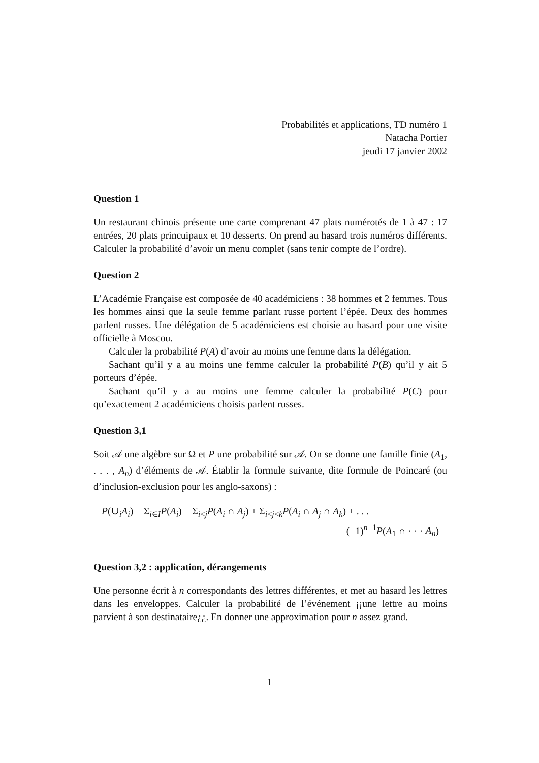Probabilités et applications, TD numéro 1
Natacha Portier
jeudi 17 janvier 2002
Question 1
Un restaurant chinois présente une carte comprenant 47 plats numérotés de 1 à 47 : 17 entrées, 20 plats princuipaux et 10 desserts. On prend au hasard trois numéros différents. Calculer la probabilité d’avoir un menu complet (sans tenir compte de l’ordre).
Question 2
L’Académie Française est composée de 40 académiciens : 38 hommes et 2 femmes. Tous les hommes ainsi que la seule femme parlant russe portent l’épée. Deux des hommes parlent russes. Une délégation de 5 académiciens est choisie au hasard pour une visite officielle à Moscou.
Calculer la probabilité P(A) d’avoir au moins une femme dans la délégation.
Sachant qu’il y a au moins une femme calculer la probabilité P(B) qu’il y ait 5 porteurs d’épée.
Sachant qu’il y a au moins une femme calculer la probabilité P(C) pour qu’exactement 2 académiciens choisis parlent russes.
Question 3,1
Soit 𝒜 une algèbre sur Ω et P une probabilité sur 𝒜. On se donne une famille finie (A<sub>1</sub>, . . . , A<sub>n</sub>) d’éléments de 𝒜. Établir la formule suivante, dite formule de Poincaré (ou d’inclusion-exclusion pour les anglo-saxons) :
P(∪<sub>i</sub>A<sub>i</sub>) = Σ<sub>i∈I</sub>P(A<sub>i</sub>) − Σ<sub>i<j</sub>P(A<sub>i</sub> ∩ A<sub>j</sub>) + Σ<sub>i<j<k</sub>P(A<sub>i</sub> ∩ A<sub>j</sub> ∩ A<sub>k</sub>) + . . .
+ (−1)<sup>n−1</sup>P(A<sub>1</sub> ∩ · · · A<sub>n</sub>)
Question 3,2 : application, dérangements
Une personne écrit à n correspondants des lettres différentes, et met au hasard les lettres dans les enveloppes. Calculer la probabilité de l’événement ¡¡une lettre au moins parvient à son destinataire¿¿. En donner une approximation pour n assez grand.
1